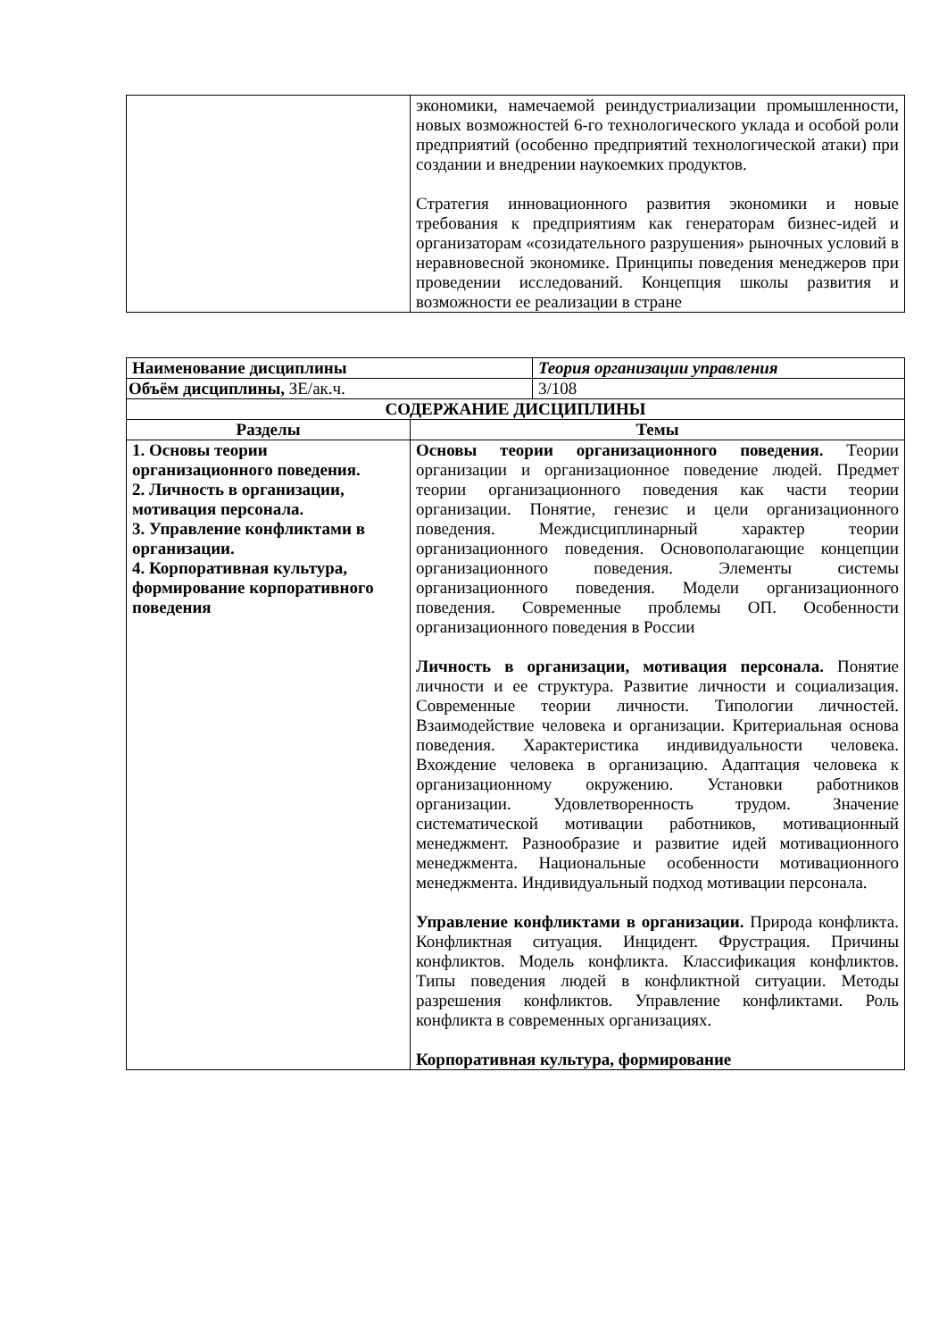| | экономики, намечаемой реиндустриализации промышленности, новых возможностей 6-го технологического уклада и особой роли предприятий (особенно предприятий технологической атаки) при создании и внедрении наукоемких продуктов. Стратегия инновационного развития экономики и новые требования к предприятиям как генераторам бизнес-идей и организаторам «созидательного разрушения» рыночных условий в неравновесной экономике. Принципы поведения менеджеров при проведении исследований. Концепция школы развития и возможности ее реализации в стране |
| Наименование дисциплины | | Теория организации управления |
| Объём дисциплины, ЗЕ/ак.ч. | | 3/108 |
| СОДЕРЖАНИЕ ДИСЦИПЛИНЫ | | |
| Разделы | Темы | |
| 1. Основы теории организационного поведения. 2. Личность в организации, мотивация персонала. 3. Управление конфликтами в организации. 4. Корпоративная культура, формирование корпоративного поведения | Основы теории организационного поведения. Теории организации и организационное поведение людей. Предмет теории организационного поведения как части теории организации. Понятие, генезис и цели организационного поведения. Междисциплинарный характер теории организационного поведения. Основополагающие концепции организационного поведения. Элементы системы организационного поведения. Модели организационного поведения. Современные проблемы ОП. Особенности организационного поведения в России Личность в организации, мотивация персонала. Понятие личности и ее структура. Развитие личности и социализация. Современные теории личности. Типологии личностей. Взаимодействие человека и организации. Критериальная основа поведения. Характеристика индивидуальности человека. Вхождение человека в организацию. Адаптация человека к организационному окружению. Установки работников организации. Удовлетворенность трудом. Значение систематической мотивации работников, мотивационный менеджмент. Разнообразие и развитие идей мотивационного менеджмента. Национальные особенности мотивационного менеджмента. Индивидуальный подход мотивации персонала. Управление конфликтами в организации. Природа конфликта. Конфликтная ситуация. Инцидент. Фрустрация. Причины конфликтов. Модель конфликта. Классификация конфликтов. Типы поведения людей в конфликтной ситуации. Методы разрешения конфликтов. Управление конфликтами. Роль конфликта в современных организациях. Корпоративная культура, формирование | |